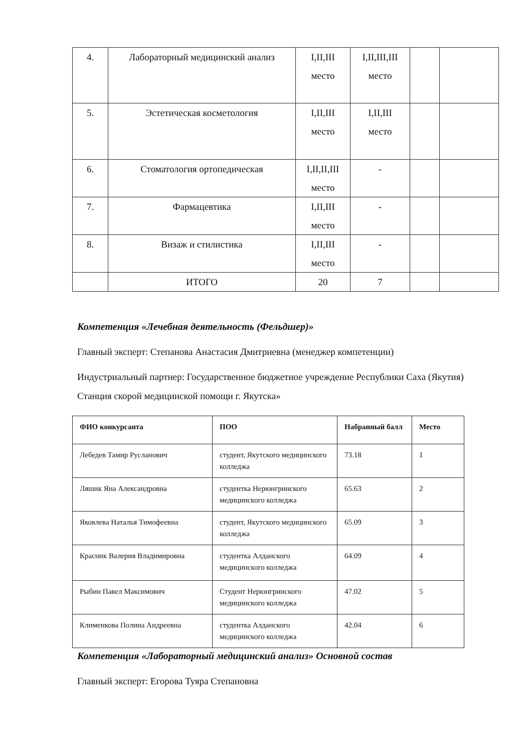| 4. | Лабораторный медицинский анализ | I,II,III место | I,II,III,III место | | |
| 5. | Эстетическая косметология | I,II,III место | I,II,III место | | |
| 6. | Стоматология ортопедическая | I,II,II,III место | - | | |
| 7. | Фармацевтика | I,II,III место | - | | |
| 8. | Визаж и стилистика | I,II,III место | - | | |
| | ИТОГО | 20 | 7 | | |
Компетенция «Лечебная деятельность (Фельдшер)»
Главный эксперт: Степанова Анастасия Дмитриевна (менеджер компетенции)
Индустриальный партнер: Государственное бюджетное учреждение Республики Саха (Якутия) Станция скорой медицинской помощи г. Якутска»
| ФИО конкурсанта | ПОО | Набранный балл | Место |
| --- | --- | --- | --- |
| Лебедев Тамир Русланович | студент, Якутского медицинского колледжа | 73.18 | 1 |
| Ляшик Яна Александровна | студентка Нерюнгринского медицинского колледжа | 65.63 | 2 |
| Яковлева Наталья Тимофеевна | студент, Якутского медицинского колледжа | 65.09 | 3 |
| Красник Валерия Владимировна | студентка Алданского медицинского колледжа | 64.09 | 4 |
| Рыбин Павел Максимович | Студент Нерюнгринского медицинского колледжа | 47.02 | 5 |
| Клименкова Полина Андреевна | студентка Алданского медицинского колледжа | 42.04 | 6 |
Компетенция «Лабораторный медицинский анализ» Основной состав
Главный эксперт: Егорова Туяра Степановна